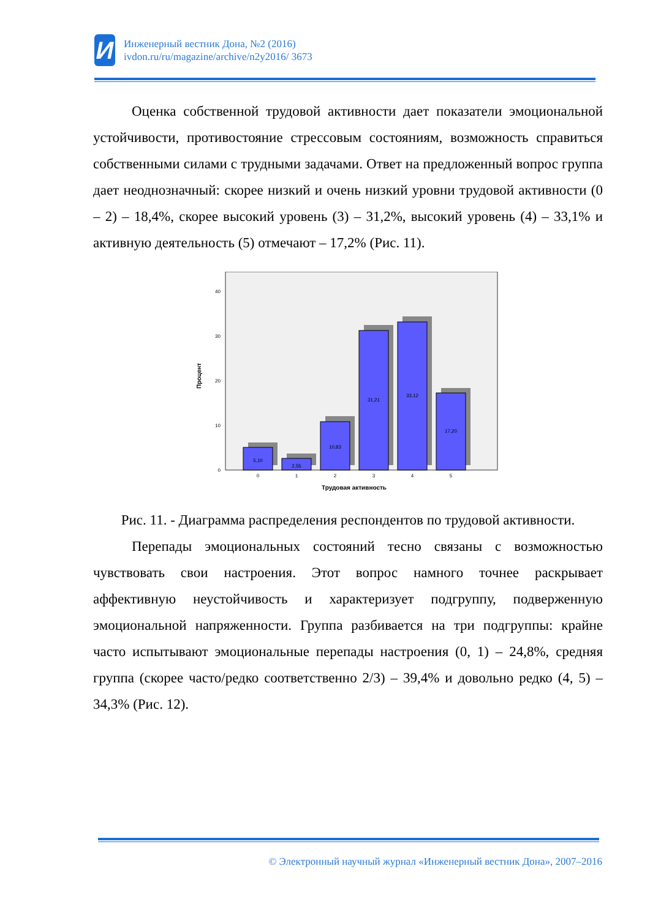И
Инженерный вестник Дона, №2 (2016)
ivdon.ru/ru/magazine/archive/n2y2016/ 3673
Оценка собственной трудовой активности дает показатели эмоциональной устойчивости, противостояние стрессовым состояниям, возможность справиться собственными силами с трудными задачами. Ответ на предложенный вопрос группа дает неоднозначный: скорее низкий и очень низкий уровни трудовой активности (0 – 2) – 18,4%, скорее высокий уровень (3) – 31,2%, высокий уровень (4) – 33,1% и активную деятельность (5) отмечают – 17,2% (Рис. 11).
Процент
0
10
20
30
40
5,10
2,55
10,83
31,21
33,12
17,20
0
1
2
3
4
5
Трудовая активность
Рис. 11. - Диаграмма распределения респондентов по трудовой активности.
Перепады эмоциональных состояний тесно связаны с возможностью чувствовать свои настроения. Этот вопрос намного точнее раскрывает аффективную неустойчивость и характеризует подгруппу, подверженную эмоциональной напряженности. Группа разбивается на три подгруппы: крайне часто испытывают эмоциональные перепады настроения (0, 1) – 24,8%, средняя группа (скорее часто/редко соответственно 2/3) – 39,4% и довольно редко (4, 5) – 34,3% (Рис. 12).
© Электронный научный журнал «Инженерный вестник Дона», 2007–2016